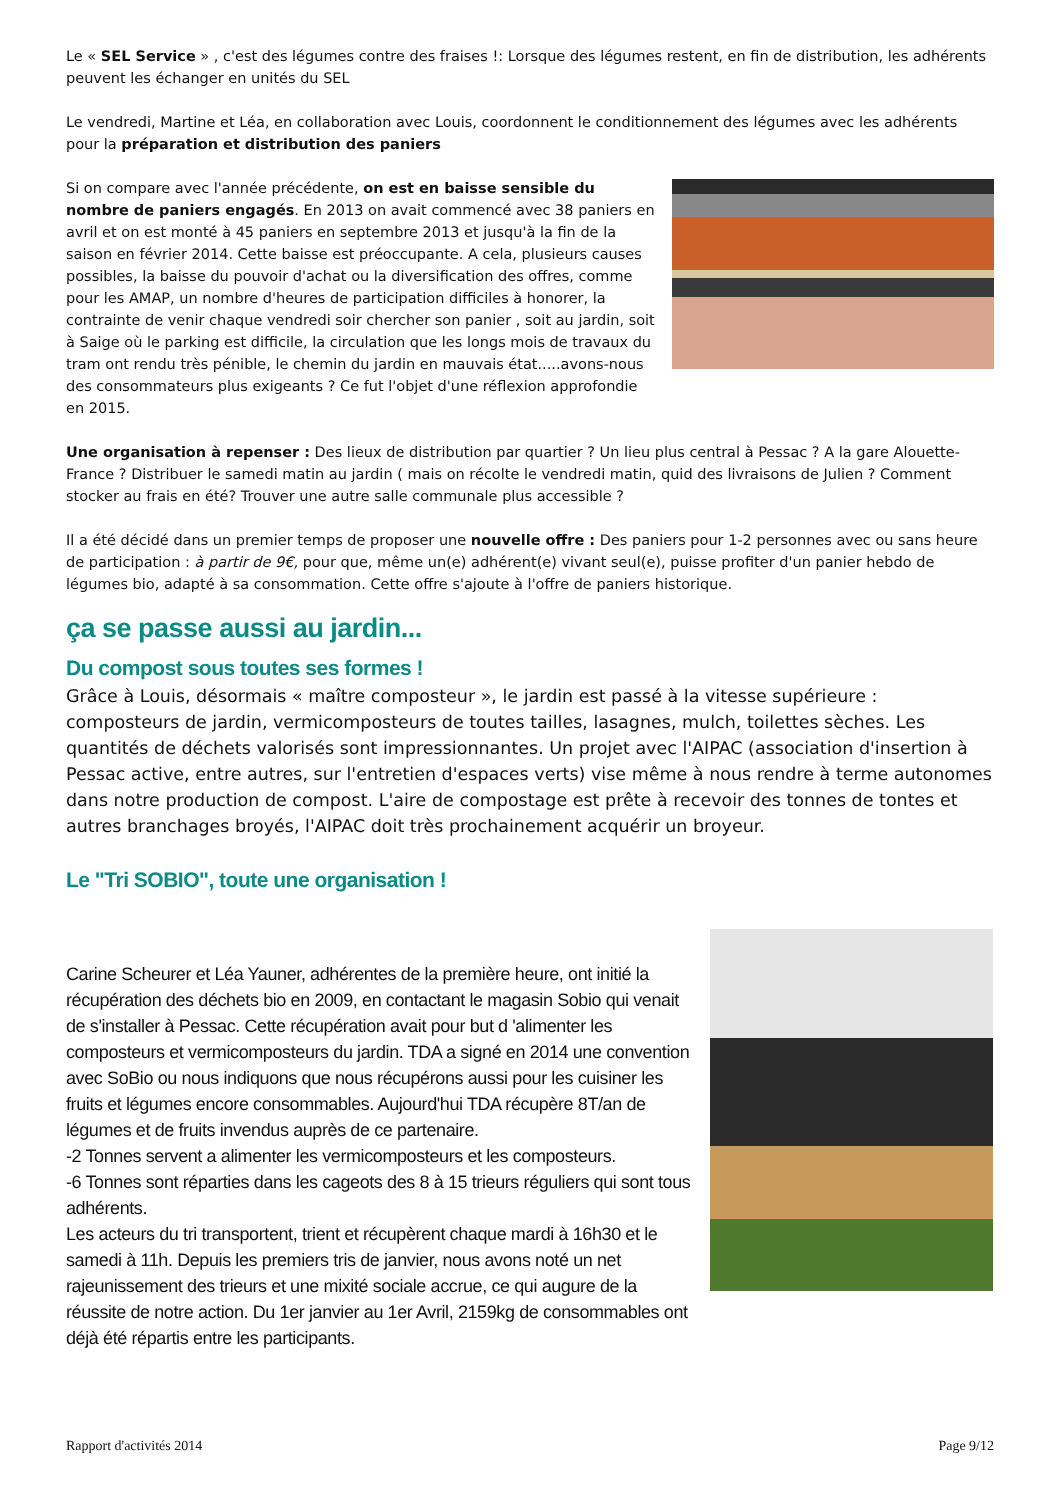Le « SEL Service » , c'est des légumes contre des fraises !: Lorsque des légumes restent, en fin de distribution, les adhérents peuvent les échanger en unités du SEL
Le vendredi, Martine et Léa, en collaboration avec Louis, coordonnent le conditionnement des légumes avec les adhérents pour la préparation et distribution des paniers
Si on compare avec l'année précédente, on est en baisse sensible du nombre de paniers engagés. En 2013 on avait commencé avec 38 paniers en avril et on est monté à 45 paniers en septembre 2013 et jusqu'à la fin de la saison en février 2014. Cette baisse est préoccupante. A cela, plusieurs causes possibles, la baisse du pouvoir d'achat ou la diversification des offres, comme pour les AMAP, un nombre d'heures de participation difficiles à honorer, la contrainte de venir chaque vendredi soir chercher son panier , soit au jardin, soit à Saige où le parking est difficile, la circulation que les longs mois de travaux du tram ont rendu très pénible, le chemin du jardin en mauvais état.....avons-nous des consommateurs plus exigeants ? Ce fut l'objet d'une réflexion approfondie en 2015.
Une organisation à repenser : Des lieux de distribution par quartier ? Un lieu plus central à Pessac ? A la gare Alouette-France ? Distribuer le samedi matin au jardin ( mais on récolte le vendredi matin, quid des livraisons de Julien ? Comment stocker au frais en été? Trouver une autre salle communale plus accessible ?
Il a été décidé dans un premier temps de proposer une nouvelle offre : Des paniers pour 1-2 personnes avec ou sans heure de participation : à partir de 9€, pour que, même un(e) adhérent(e) vivant seul(e), puisse profiter d'un panier hebdo de légumes bio, adapté à sa consommation. Cette offre s'ajoute à l'offre de paniers historique.
ça se passe aussi au jardin...
Du compost sous toutes ses formes !
Grâce à Louis, désormais « maître composteur », le jardin est passé à la vitesse supérieure : composteurs de jardin, vermicomposteurs de toutes tailles, lasagnes, mulch, toilettes sèches. Les quantités de déchets valorisés sont impressionnantes. Un projet avec l'AIPAC (association d'insertion à Pessac active, entre autres, sur l'entretien d'espaces verts) vise même à nous rendre à terme autonomes dans notre production de compost. L'aire de compostage est prête à recevoir des tonnes de tontes et autres branchages broyés, l'AIPAC doit très prochainement acquérir un broyeur.
Le "Tri SOBIO", toute une organisation !
Carine Scheurer et Léa Yauner, adhérentes de la première heure, ont initié la récupération des déchets bio en 2009, en contactant le magasin Sobio qui venait de s'installer à Pessac. Cette récupération avait pour but d 'alimenter les composteurs et vermicomposteurs du jardin. TDA a signé en 2014 une convention avec SoBio ou nous indiquons que nous récupérons aussi pour les cuisiner les fruits et légumes encore consommables. Aujourd'hui TDA récupère 8T/an de légumes et de fruits invendus auprès de ce partenaire.
-2 Tonnes servent a alimenter les vermicomposteurs et les composteurs.
-6 Tonnes sont réparties dans les cageots des 8 à 15 trieurs réguliers qui sont tous adhérents.
Les acteurs du tri transportent, trient et récupèrent chaque mardi à 16h30 et le samedi à 11h. Depuis les premiers tris de janvier, nous avons noté un net rajeunissement des trieurs et une mixité sociale accrue, ce qui augure de la réussite de notre action. Du 1er janvier au 1er Avril, 2159kg de consommables ont déjà été répartis entre les participants.
Rapport d'activités 2014 Page 9/12